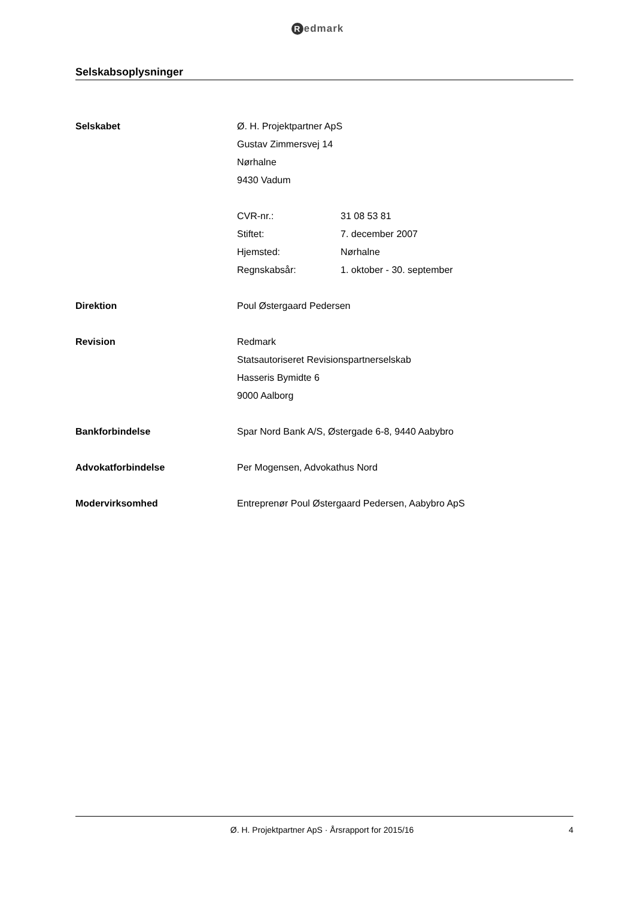Redmark
Selskabsoplysninger
Selskabet Ø. H. Projektpartner ApS
Gustav Zimmersvej 14
Nørhalne
9430 Vadum
| CVR-nr.: | 31 08 53 81 |
| Stiftet: | 7. december 2007 |
| Hjemsted: | Nørhalne |
| Regnskabsår: | 1. oktober - 30. september |
Direktion Poul Østergaard Pedersen
Revision Redmark
Statsautoriseret Revisionspartnerselskab
Hasseris Bymidte 6
9000 Aalborg
Bankforbindelse Spar Nord Bank A/S, Østergade 6-8, 9440 Aabybro
Advokatforbindelse Per Mogensen, Advokathus Nord
Modervirksomhed Entreprenør Poul Østergaard Pedersen, Aabybro ApS
Ø. H. Projektpartner ApS · Årsrapport for 2015/16
4